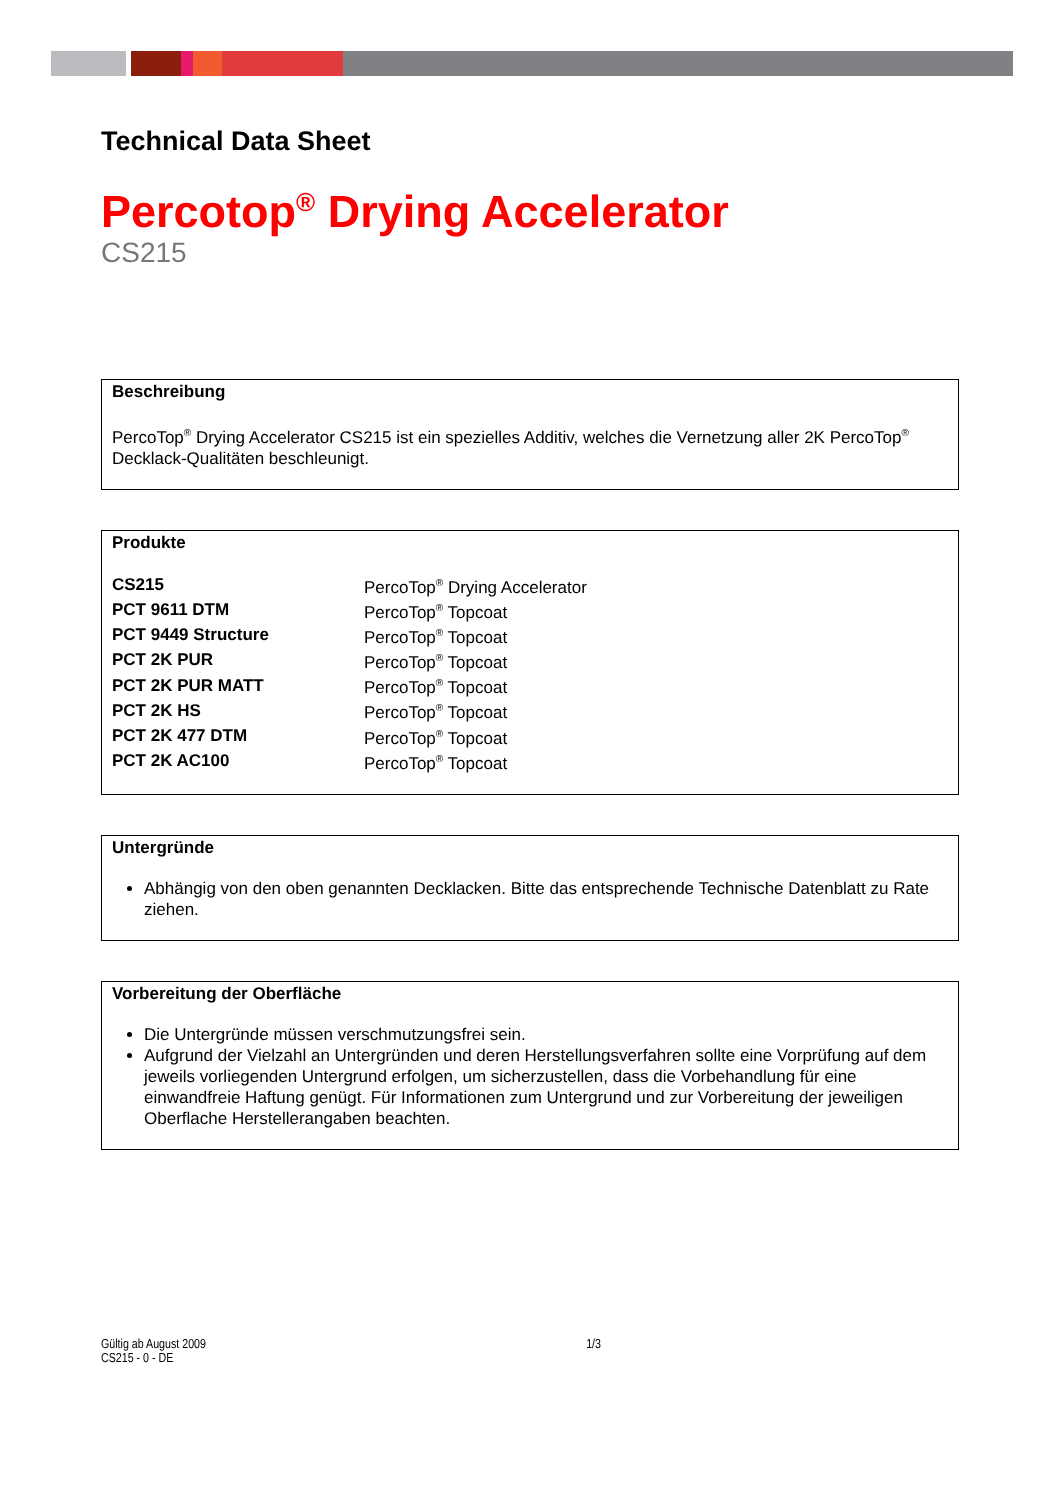Technical Data Sheet
Percotop<sup>®</sup> Drying Accelerator
CS215
Beschreibung
PercoTop<sup>®</sup> Drying Accelerator CS215 ist ein spezielles Additiv, welches die Vernetzung aller 2K PercoTop<sup>®</sup> Decklack-Qualitäten beschleunigt.
Produkte
| CS215 | PercoTop<sup>®</sup> Drying Accelerator |
| PCT 9611 DTM | PercoTop<sup>®</sup> Topcoat |
| PCT 9449 Structure | PercoTop<sup>®</sup> Topcoat |
| PCT 2K PUR | PercoTop<sup>®</sup> Topcoat |
| PCT 2K PUR MATT | PercoTop<sup>®</sup> Topcoat |
| PCT 2K HS | PercoTop<sup>®</sup> Topcoat |
| PCT 2K 477 DTM | PercoTop<sup>®</sup> Topcoat |
| PCT 2K AC100 | PercoTop<sup>®</sup> Topcoat |
Untergründe
Abhängig von den oben genannten Decklacken. Bitte das entsprechende Technische Datenblatt zu Rate ziehen.
Vorbereitung der Oberfläche
Die Untergründe müssen verschmutzungsfrei sein.
Aufgrund der Vielzahl an Untergründen und deren Herstellungsverfahren sollte eine Vorprüfung auf dem jeweils vorliegenden Untergrund erfolgen, um sicherzustellen, dass die Vorbehandlung für eine einwandfreie Haftung genügt. Für Informationen zum Untergrund und zur Vorbereitung der jeweiligen Oberflache Herstellerangaben beachten.
Gültig ab August 2009
CS215 - 0 - DE
1/3